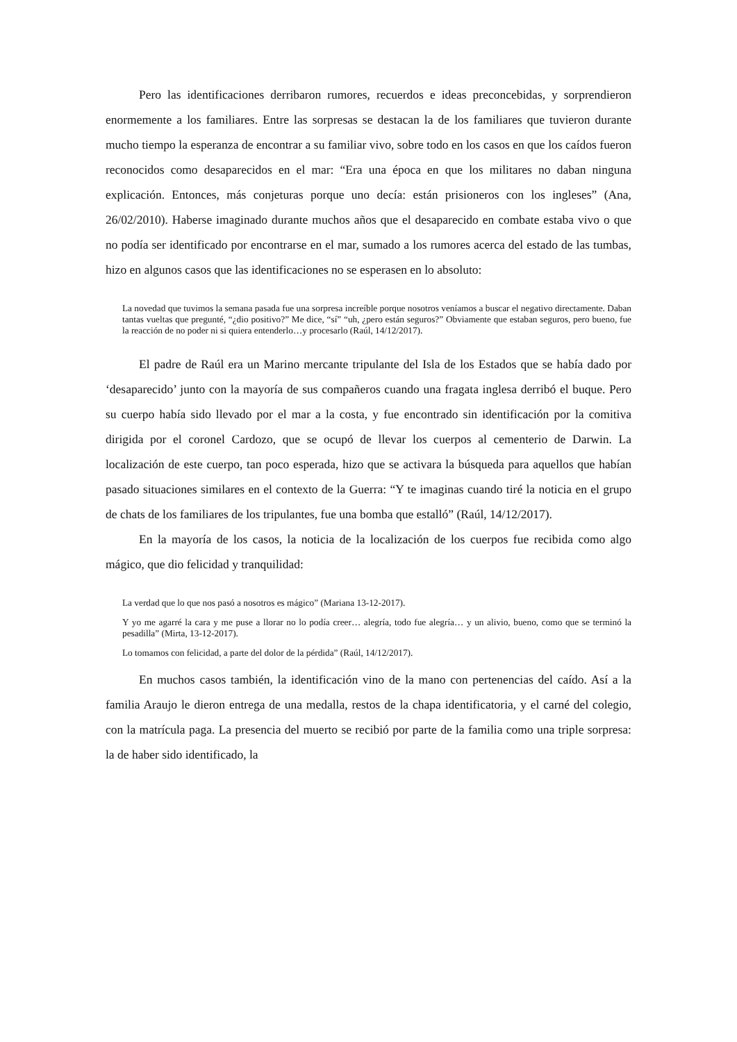Pero las identificaciones derribaron rumores, recuerdos e ideas preconcebidas, y sorprendieron enormemente a los familiares. Entre las sorpresas se destacan la de los familiares que tuvieron durante mucho tiempo la esperanza de encontrar a su familiar vivo, sobre todo en los casos en que los caídos fueron reconocidos como desaparecidos en el mar: “Era una época en que los militares no daban ninguna explicación. Entonces, más conjeturas porque uno decía: están prisioneros con los ingleses” (Ana, 26/02/2010). Haberse imaginado durante muchos años que el desaparecido en combate estaba vivo o que no podía ser identificado por encontrarse en el mar, sumado a los rumores acerca del estado de las tumbas, hizo en algunos casos que las identificaciones no se esperasen en lo absoluto:
La novedad que tuvimos la semana pasada fue una sorpresa increíble porque nosotros veníamos a buscar el negativo directamente. Daban tantas vueltas que pregunté, “¿dio positivo?” Me dice, “sí” “uh, ¿pero están seguros?” Obviamente que estaban seguros, pero bueno, fue la reacción de no poder ni si quiera entenderlo…y procesarlo (Raúl, 14/12/2017).
El padre de Raúl era un Marino mercante tripulante del Isla de los Estados que se había dado por ‘desaparecido’ junto con la mayoría de sus compañeros cuando una fragata inglesa derribó el buque. Pero su cuerpo había sido llevado por el mar a la costa, y fue encontrado sin identificación por la comitiva dirigida por el coronel Cardozo, que se ocupó de llevar los cuerpos al cementerio de Darwin. La localización de este cuerpo, tan poco esperada, hizo que se activara la búsqueda para aquellos que habían pasado situaciones similares en el contexto de la Guerra: “Y te imaginas cuando tiré la noticia en el grupo de chats de los familiares de los tripulantes, fue una bomba que estalló” (Raúl, 14/12/2017).
En la mayoría de los casos, la noticia de la localización de los cuerpos fue recibida como algo mágico, que dio felicidad y tranquilidad:
La verdad que lo que nos pasó a nosotros es mágico” (Mariana 13-12-2017).
Y yo me agarré la cara y me puse a llorar no lo podía creer… alegría, todo fue alegría… y un alivio, bueno, como que se terminó la pesadilla” (Mirta, 13-12-2017).
Lo tomamos con felicidad, a parte del dolor de la pérdida” (Raúl, 14/12/2017).
En muchos casos también, la identificación vino de la mano con pertenencias del caído. Así a la familia Araujo le dieron entrega de una medalla, restos de la chapa identificatoria, y el carné del colegio, con la matrícula paga. La presencia del muerto se recibió por parte de la familia como una triple sorpresa: la de haber sido identificado, la